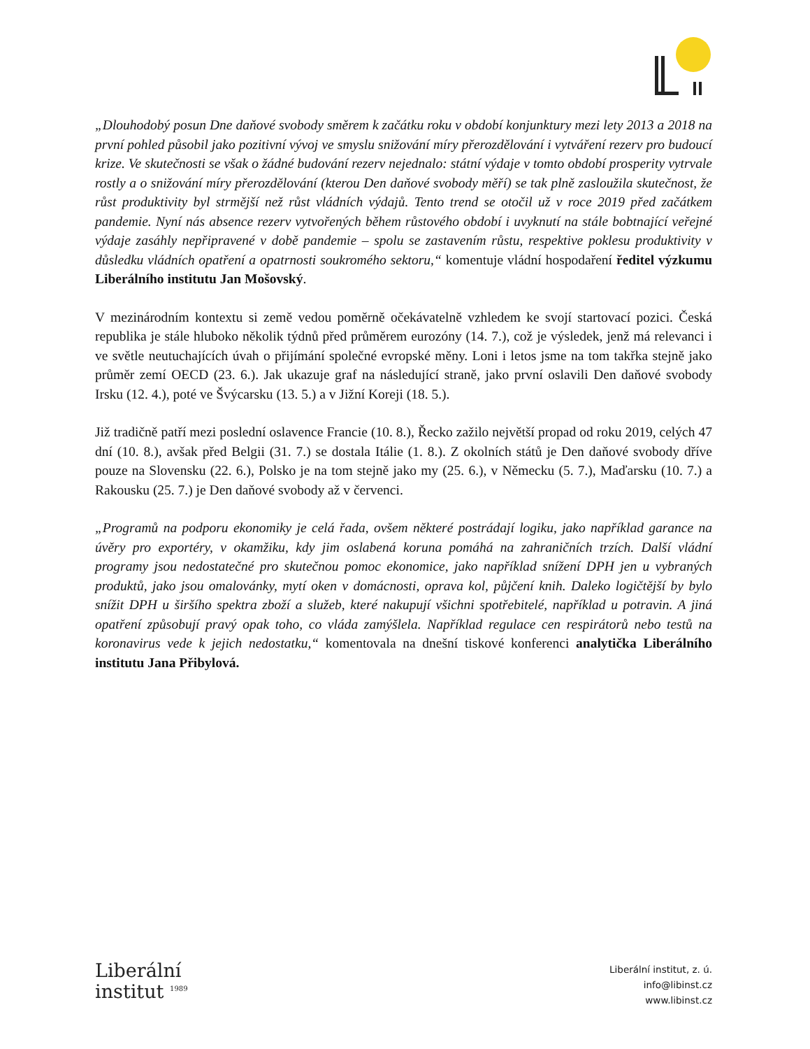„Dlouhodobý posun Dne daňové svobody směrem k začátku roku v období konjunktury mezi lety 2013 a 2018 na první pohled působil jako pozitivní vývoj ve smyslu snižování míry přerozdělování i vytváření rezerv pro budoucí krize. Ve skutečnosti se však o žádné budování rezerv nejednalo: státní výdaje v tomto období prosperity vytrvale rostly a o snižování míry přerozdělování (kterou Den daňové svobody měří) se tak plně zasloužila skutečnost, že růst produktivity byl strmější než růst vládních výdajů. Tento trend se otočil už v roce 2019 před začátkem pandemie. Nyní nás absence rezerv vytvořených během růstového období i uvyknutí na stále bobtnající veřejné výdaje zasáhly nepřipravené v době pandemie – spolu se zastavením růstu, respektive poklesu produktivity v důsledku vládních opatření a opatrnosti soukromého sektoru,“ komentuje vládní hospodaření ředitel výzkumu Liberálního institutu Jan Mošovský.
V mezinárodním kontextu si země vedou poměrně očekávatelně vzhledem ke svojí startovací pozici. Česká republika je stále hluboko několik týdnů před průměrem eurozóny (14. 7.), což je výsledek, jenž má relevanci i ve světle neutuchajících úvah o přijímání společné evropské měny. Loni i letos jsme na tom takřka stejně jako průměr zemí OECD (23. 6.). Jak ukazuje graf na následující straně, jako první oslavili Den daňové svobody Irsku (12. 4.), poté ve Švýcarsku (13. 5.) a v Jižní Koreji (18. 5.).
Již tradičně patří mezi poslední oslavence Francie (10. 8.), Řecko zažilo největší propad od roku 2019, celých 47 dní (10. 8.), avšak před Belgii (31. 7.) se dostala Itálie (1. 8.). Z okolních států je Den daňové svobody dříve pouze na Slovensku (22. 6.), Polsko je na tom stejně jako my (25. 6.), v Německu (5. 7.), Maďarsku (10. 7.) a Rakousku (25. 7.) je Den daňové svobody až v červenci.
„Programů na podporu ekonomiky je celá řada, ovšem některé postrádají logiku, jako například garance na úvěry pro exportéry, v okamžiku, kdy jim oslabená koruna pomáhá na zahraničních trzích. Další vládní programy jsou nedostatečné pro skutečnou pomoc ekonomice, jako například snížení DPH jen u vybraných produktů, jako jsou omalovánky, mytí oken v domácnosti, oprava kol, půjčení knih. Daleko logičtější by bylo snížit DPH u širšího spektra zboží a služeb, které nakupují všichni spotřebitelé, například u potravin. A jiná opatření způsobují pravý opak toho, co vláda zamýšlela. Například regulace cen respirátorů nebo testů na koronavirus vede k jejich nedostatku,“ komentovala na dnešní tiskové konferenci analytička Liberálního institutu Jana Přibylová.
Liberální
institut <sup>1989</sup>
Liberální institut, z. ú.
info@libinst.cz
www.libinst.cz